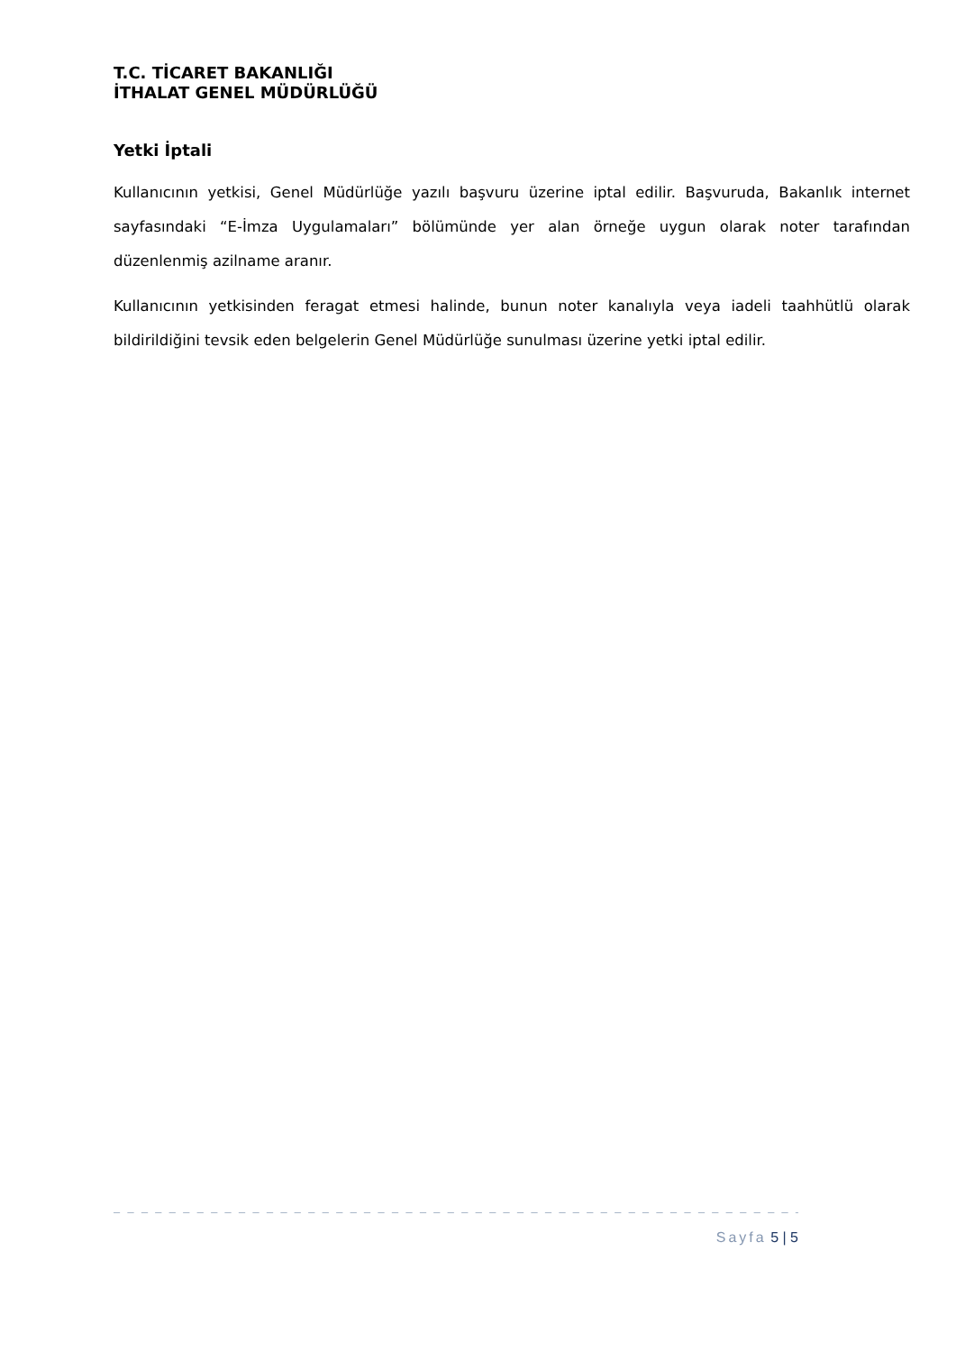T.C. TİCARET BAKANLIĞI
İTHALAT GENEL MÜDÜRLÜĞÜ
Yetki İptali
Kullanıcının yetkisi, Genel Müdürlüğe yazılı başvuru üzerine iptal edilir. Başvuruda, Bakanlık internet sayfasındaki “E-İmza Uygulamaları” bölümünde yer alan örneğe uygun olarak noter tarafından düzenlenmiş azilname aranır.
Kullanıcının yetkisinden feragat etmesi halinde, bunun noter kanalıyla veya iadeli taahhütlü olarak bildirildiğini tevsik eden belgelerin Genel Müdürlüğe sunulması üzerine yetki iptal edilir.
_ _ _ _ _ _ _ _ _ _ _ _ _ _ _ _ _ _ _ _ _ _ _ _ _ _ _ _ _ _ _ _ _ _ _ _ _ _ _ _ _ _ _ _ _ _ _ _ _ _ _ _ _ _
Sayfa 5 | 5